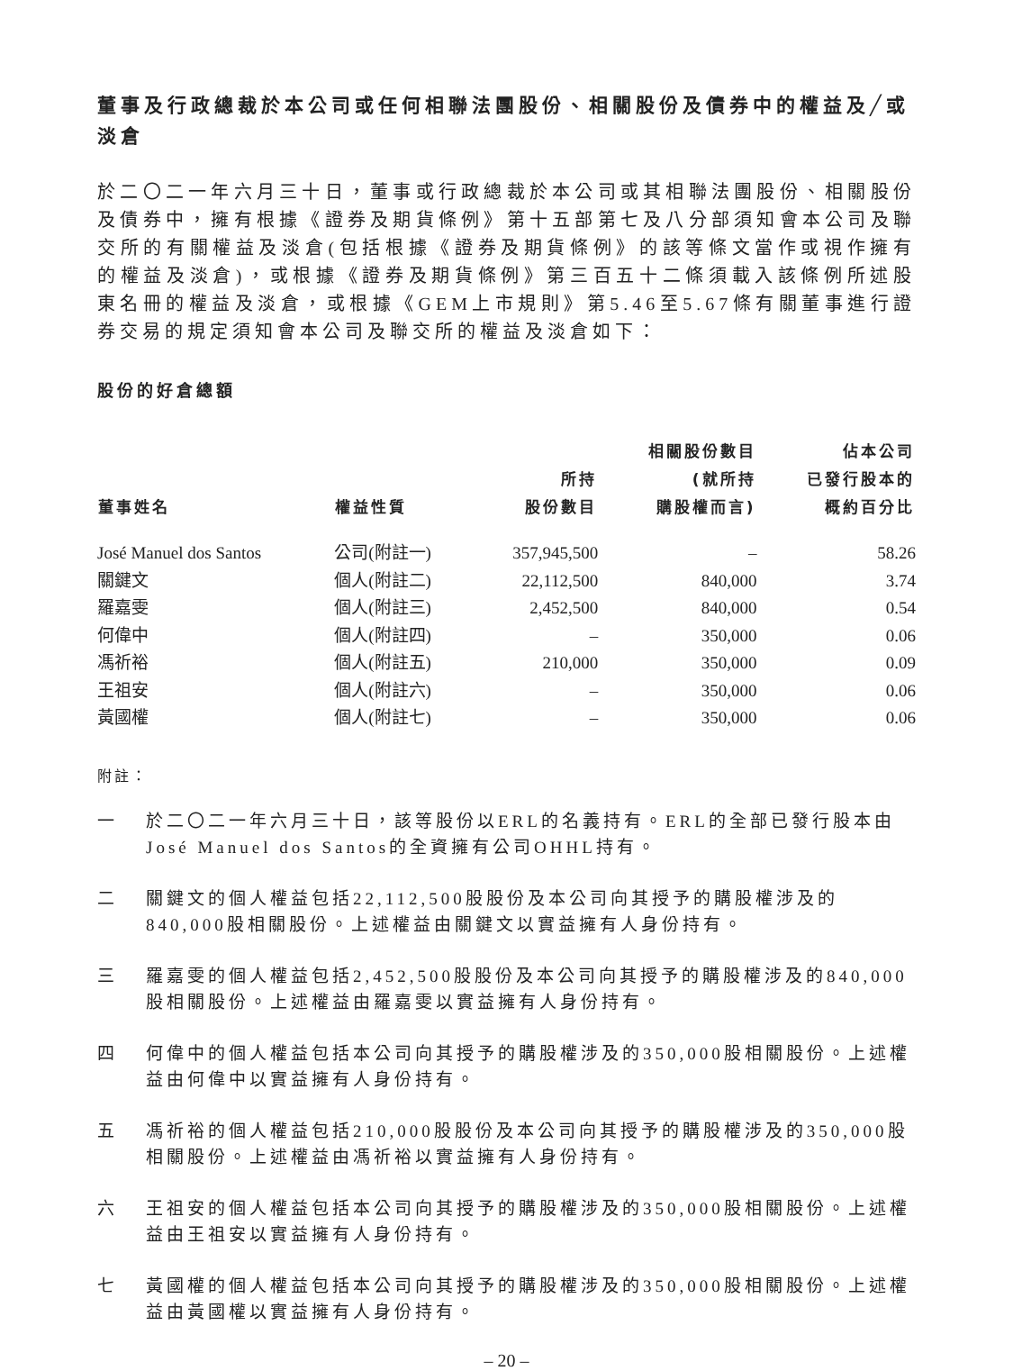董事及行政總裁於本公司或任何相聯法團股份、相關股份及債券中的權益及╱或淡倉
於二〇二一年六月三十日，董事或行政總裁於本公司或其相聯法團股份、相關股份及債券中，擁有根據《證券及期貨條例》第十五部第七及八分部須知會本公司及聯交所的有關權益及淡倉(包括根據《證券及期貨條例》的該等條文當作或視作擁有的權益及淡倉)，或根據《證券及期貨條例》第三百五十二條須載入該條例所述股東名冊的權益及淡倉，或根據《GEM上市規則》第5.46至5.67條有關董事進行證券交易的規定須知會本公司及聯交所的權益及淡倉如下：
股份的好倉總額
| 董事姓名 | 權益性質 | 所持 股份數目 | 相關股份數目 (就所持 購股權而言) | 佔本公司 已發行股本的 概約百分比 |
| --- | --- | --- | --- | --- |
| José Manuel dos Santos | 公司(附註一) | 357,945,500 | – | 58.26 |
| 關鍵文 | 個人(附註二) | 22,112,500 | 840,000 | 3.74 |
| 羅嘉雯 | 個人(附註三) | 2,452,500 | 840,000 | 0.54 |
| 何偉中 | 個人(附註四) | – | 350,000 | 0.06 |
| 馮祈裕 | 個人(附註五) | 210,000 | 350,000 | 0.09 |
| 王祖安 | 個人(附註六) | – | 350,000 | 0.06 |
| 黃國權 | 個人(附註七) | – | 350,000 | 0.06 |
附註：
一 於二〇二一年六月三十日，該等股份以ERL的名義持有。ERL的全部已發行股本由José Manuel dos Santos的全資擁有公司OHHL持有。
二 關鍵文的個人權益包括22,112,500股股份及本公司向其授予的購股權涉及的840,000股相關股份。上述權益由關鍵文以實益擁有人身份持有。
三 羅嘉雯的個人權益包括2,452,500股股份及本公司向其授予的購股權涉及的840,000股相關股份。上述權益由羅嘉雯以實益擁有人身份持有。
四 何偉中的個人權益包括本公司向其授予的購股權涉及的350,000股相關股份。上述權益由何偉中以實益擁有人身份持有。
五 馮祈裕的個人權益包括210,000股股份及本公司向其授予的購股權涉及的350,000股相關股份。上述權益由馮祈裕以實益擁有人身份持有。
六 王祖安的個人權益包括本公司向其授予的購股權涉及的350,000股相關股份。上述權益由王祖安以實益擁有人身份持有。
七 黃國權的個人權益包括本公司向其授予的購股權涉及的350,000股相關股份。上述權益由黃國權以實益擁有人身份持有。
– 20 –